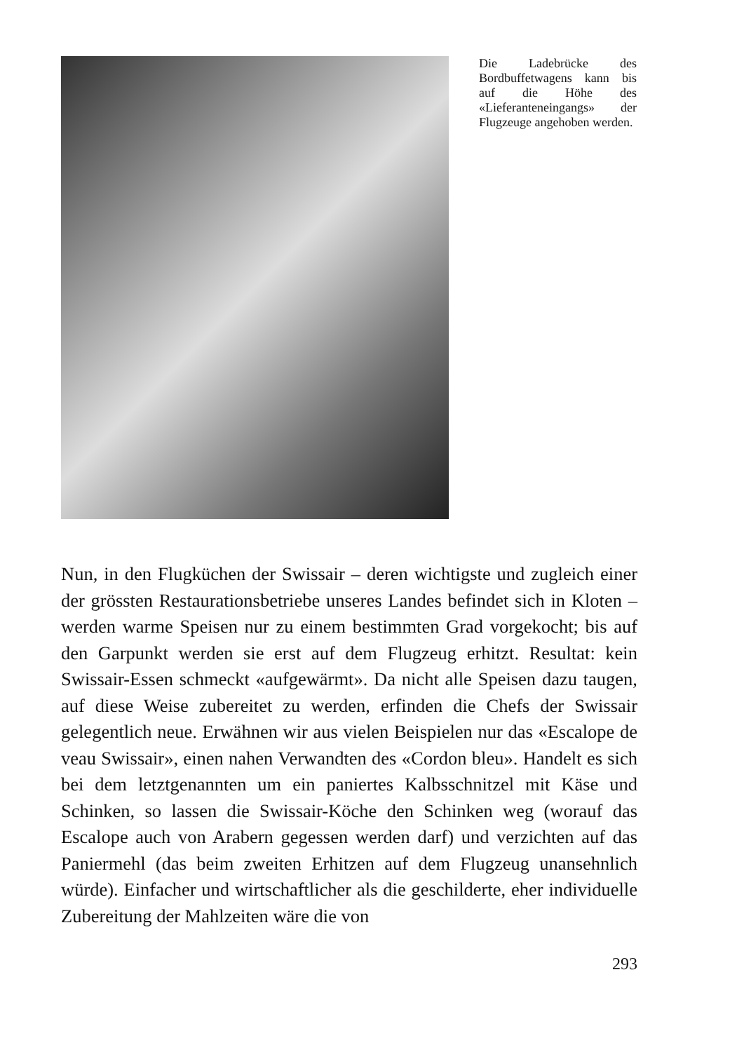Die Ladebrücke des Bordbuffetwagens kann bis auf die Höhe des «Lieferanteneingangs» der Flugzeuge angehoben werden.
Nun, in den Flugküchen der Swissair – deren wichtigste und zugleich einer der grössten Restaurationsbetriebe unseres Landes befindet sich in Kloten – werden warme Speisen nur zu einem bestimmten Grad vorgekocht; bis auf den Garpunkt werden sie erst auf dem Flugzeug erhitzt. Resultat: kein Swissair-Essen schmeckt «aufgewärmt». Da nicht alle Speisen dazu taugen, auf diese Weise zubereitet zu werden, erfinden die Chefs der Swissair gelegentlich neue. Erwähnen wir aus vielen Beispielen nur das «Escalope de veau Swissair», einen nahen Verwandten des «Cordon bleu». Handelt es sich bei dem letztgenannten um ein paniertes Kalbsschnitzel mit Käse und Schinken, so lassen die Swissair-Köche den Schinken weg (worauf das Escalope auch von Arabern gegessen werden darf) und verzichten auf das Paniermehl (das beim zweiten Erhitzen auf dem Flugzeug unansehnlich würde). Einfacher und wirtschaftlicher als die geschilderte, eher individuelle Zubereitung der Mahlzeiten wäre die von
293